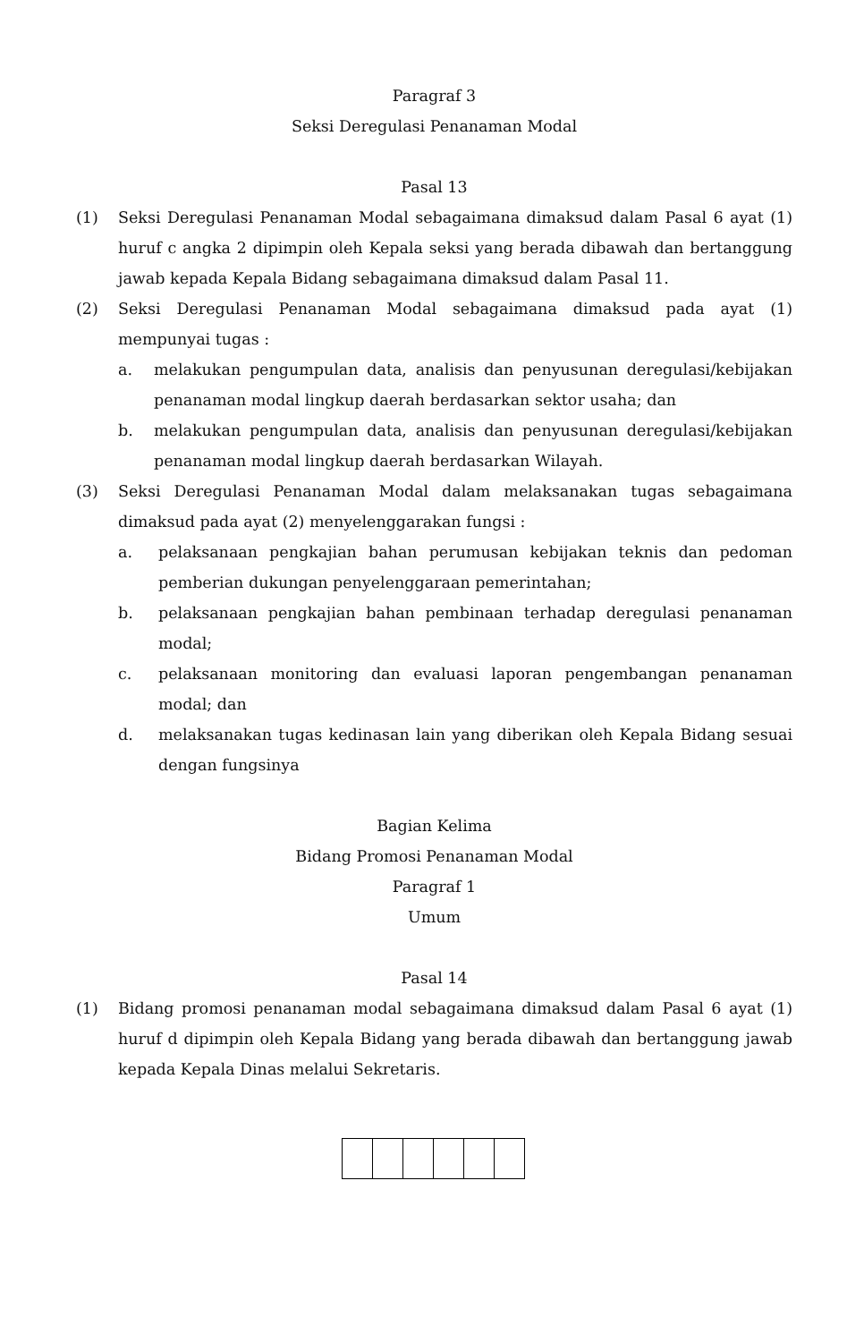Paragraf 3
Seksi Deregulasi Penanaman Modal
Pasal 13
(1) Seksi Deregulasi Penanaman Modal sebagaimana dimaksud dalam Pasal 6 ayat (1) huruf c angka 2 dipimpin oleh Kepala seksi yang berada dibawah dan bertanggung jawab kepada Kepala Bidang sebagaimana dimaksud dalam Pasal 11.
(2) Seksi Deregulasi Penanaman Modal sebagaimana dimaksud pada ayat (1) mempunyai tugas :
a. melakukan pengumpulan data, analisis dan penyusunan deregulasi/kebijakan penanaman modal lingkup daerah berdasarkan sektor usaha; dan
b. melakukan pengumpulan data, analisis dan penyusunan deregulasi/kebijakan penanaman modal lingkup daerah berdasarkan Wilayah.
(3) Seksi Deregulasi Penanaman Modal dalam melaksanakan tugas sebagaimana dimaksud pada ayat (2) menyelenggarakan fungsi :
a. pelaksanaan pengkajian bahan perumusan kebijakan teknis dan pedoman pemberian dukungan penyelenggaraan pemerintahan;
b. pelaksanaan pengkajian bahan pembinaan terhadap deregulasi penanaman modal;
c. pelaksanaan monitoring dan evaluasi laporan pengembangan penanaman modal; dan
d. melaksanakan tugas kedinasan lain yang diberikan oleh Kepala Bidang sesuai dengan fungsinya
Bagian Kelima
Bidang Promosi Penanaman Modal
Paragraf 1
Umum
Pasal 14
(1) Bidang promosi penanaman modal sebagaimana dimaksud dalam Pasal 6 ayat (1) huruf d dipimpin oleh Kepala Bidang yang berada dibawah dan bertanggung jawab kepada Kepala Dinas melalui Sekretaris.